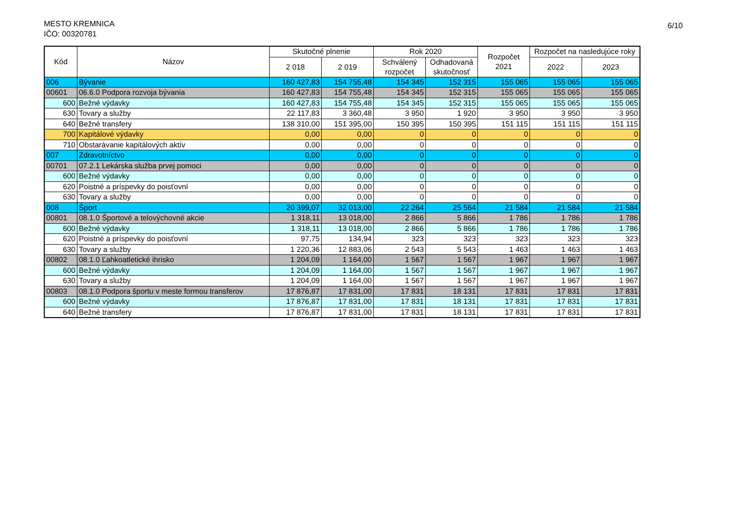MESTO KREMNICA
IČO: 00320781
6/10
| Kód | Názov | Skutočné plnenie | | Rok 2020 | | Rozpočet 2021 | Rozpočet na nasledujúce roky | |
| --- | --- | --- | --- | --- | --- | --- | --- | --- |
| | | 2 018 | 2 019 | Schválený rozpočet | Odhadovaná skutočnosť | | 2022 | 2023 |
| 006 | Bývanie | 160 427,83 | 154 755,48 | 154 345 | 152 315 | 155 065 | 155 065 | 155 065 |
| 00601 | 06.6.0 Podpora rozvoja bývania | 160 427,83 | 154 755,48 | 154 345 | 152 315 | 155 065 | 155 065 | 155 065 |
| 600 | Bežné výdavky | 160 427,83 | 154 755,48 | 154 345 | 152 315 | 155 065 | 155 065 | 155 065 |
| 630 | Tovary a služby | 22 117,83 | 3 360,48 | 3 950 | 1 920 | 3 950 | 3 950 | 3 950 |
| 640 | Bežné transfery | 138 310,00 | 151 395,00 | 150 395 | 150 395 | 151 115 | 151 115 | 151 115 |
| 700 | Kapitálové výdavky | 0,00 | 0,00 | 0 | 0 | 0 | 0 | 0 |
| 710 | Obstarávanie kapitálových aktív | 0,00 | 0,00 | 0 | 0 | 0 | 0 | 0 |
| 007 | Zdravotníctvo | 0,00 | 0,00 | 0 | 0 | 0 | 0 | 0 |
| 00701 | 07.2.1 Lekárska služba prvej pomoci | 0,00 | 0,00 | 0 | 0 | 0 | 0 | 0 |
| 600 | Bežné výdavky | 0,00 | 0,00 | 0 | 0 | 0 | 0 | 0 |
| 620 | Poistné a príspevky do poisťovní | 0,00 | 0,00 | 0 | 0 | 0 | 0 | 0 |
| 630 | Tovary a služby | 0,00 | 0,00 | 0 | 0 | 0 | 0 | 0 |
| 008 | Šport | 20 399,07 | 32 013,00 | 22 264 | 25 564 | 21 584 | 21 584 | 21 584 |
| 00801 | 08.1.0 Športové a telovýchovné akcie | 1 318,11 | 13 018,00 | 2 866 | 5 866 | 1 786 | 1 786 | 1 786 |
| 600 | Bežné výdavky | 1 318,11 | 13 018,00 | 2 866 | 5 866 | 1 786 | 1 786 | 1 786 |
| 620 | Poistné a príspevky do poisťovní | 97,75 | 134,94 | 323 | 323 | 323 | 323 | 323 |
| 630 | Tovary a služby | 1 220,36 | 12 883,06 | 2 543 | 5 543 | 1 463 | 1 463 | 1 463 |
| 00802 | 08.1.0 Ľahkoatletické ihrisko | 1 204,09 | 1 164,00 | 1 567 | 1 567 | 1 967 | 1 967 | 1 967 |
| 600 | Bežné výdavky | 1 204,09 | 1 164,00 | 1 567 | 1 567 | 1 967 | 1 967 | 1 967 |
| 630 | Tovary a služby | 1 204,09 | 1 164,00 | 1 567 | 1 567 | 1 967 | 1 967 | 1 967 |
| 00803 | 08.1.0 Podpora športu v meste formou transferov | 17 876,87 | 17 831,00 | 17 831 | 18 131 | 17 831 | 17 831 | 17 831 |
| 600 | Bežné výdavky | 17 876,87 | 17 831,00 | 17 831 | 18 131 | 17 831 | 17 831 | 17 831 |
| 640 | Bežné transfery | 17 876,87 | 17 831,00 | 17 831 | 18 131 | 17 831 | 17 831 | 17 831 |